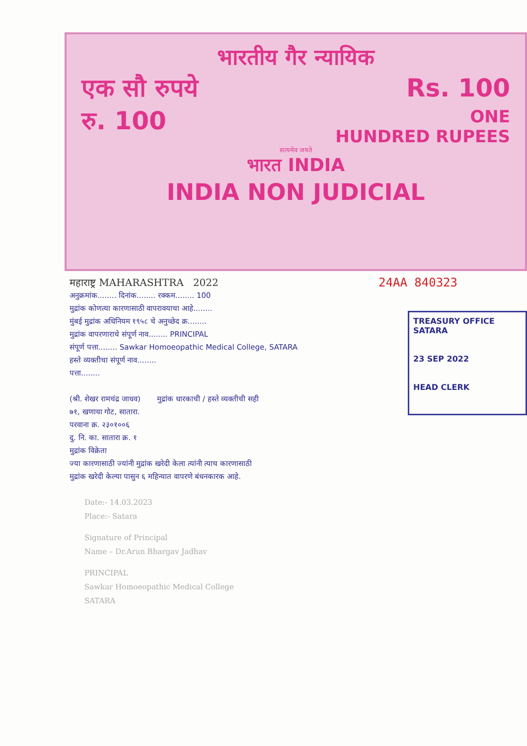भारतीय गैर न्यायिक
एक सौ रुपये Rs. 100
रु. 100 ONE
HUNDRED RUPEES
सत्यमेव जयते
भारत INDIA
INDIA NON JUDICIAL
महाराष्ट्र MAHARASHTRA 2022 24AA 840323
अनुक्रमांक........ दिनांक........ रक्कम........ 100
मुद्रांक कोणत्या कारणासाठी वापरावयाचा आहे........
मुंबई मुद्रांक अधिनियम १९५८ चे अनुच्छेद क्र........
मुद्रांक वापरणाराचे संपूर्ण नाव........ PRINCIPAL
संपूर्ण पत्ता........ Sawkar Homoeopathic Medical College, SATARA
हस्ते व्यक्तीचा संपूर्ण नाव........
पत्ता........
(श्री. शेखर रामचंद्र जाधव) मुद्रांक धारकाची / हस्ते व्यक्तीची सही
७१, खणाया गोट, सातारा.
परवाना क्र. २३०१००६
दु. नि. का. सातारा क्र. १
मुद्रांक विक्रेता
ज्या कारणासाठी ज्यांनी मुद्रांक खरेदी केला त्यांनी त्याच कारणासाठी
मुद्रांक खरेदी केल्या पासुन ६ महिन्यात वापरणे बंधनकारक आहे.
TREASURY OFFICE SATARA
23 SEP 2022
HEAD CLERK
Date:- 14.03.2023
Place:- Satara
Signature of Principal
Name – Dr.Arun Bhargav Jadhav
PRINCIPAL
Sawkar Homoeopathic Medical College
SATARA